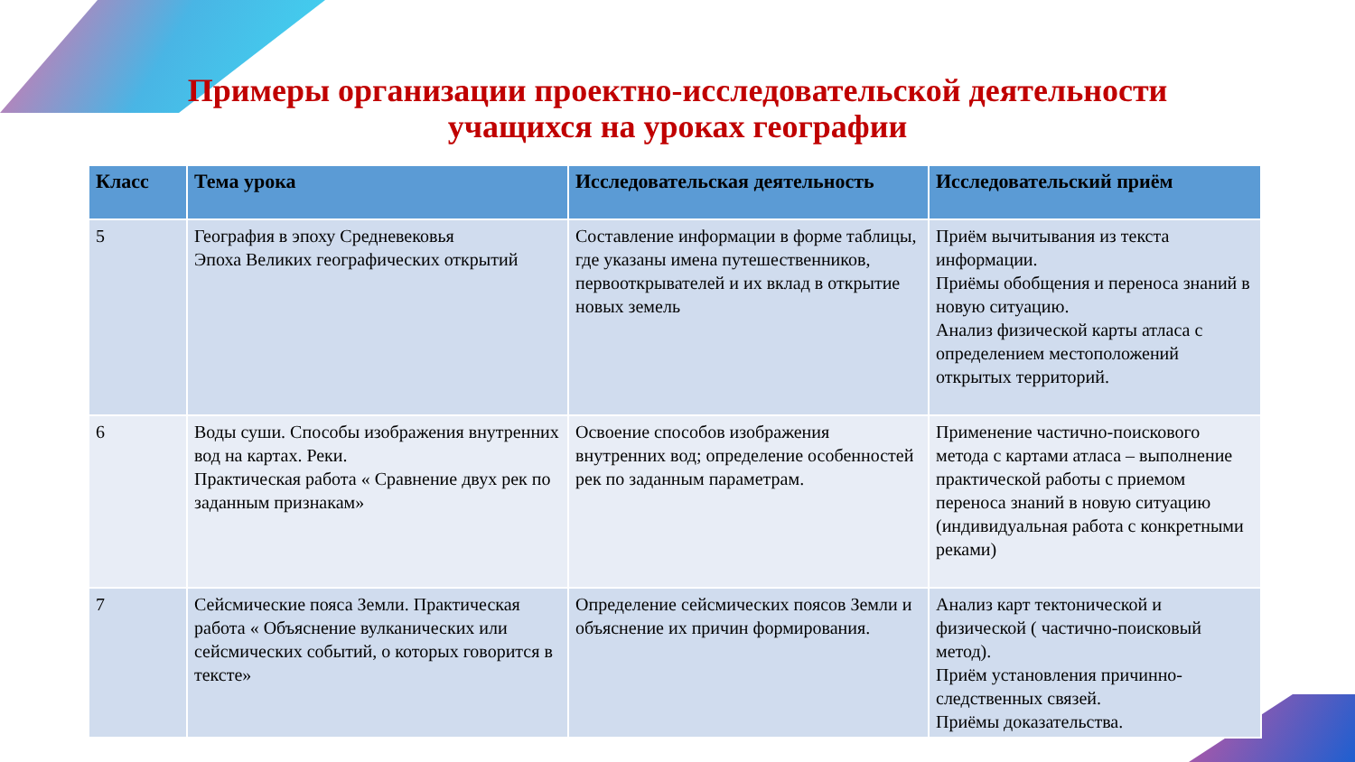Примеры организации проектно-исследовательской деятельности
учащихся на уроках географии
| Класс | Тема урока | Исследовательская деятельность | Исследовательский приём |
| --- | --- | --- | --- |
| 5 | География в эпоху Средневековья Эпоха Великих географических открытий | Составление информации в форме таблицы, где указаны имена путешественников, первооткрывателей и их вклад в открытие новых земель | Приём вычитывания из текста информации. Приёмы обобщения и переноса знаний в новую ситуацию. Анализ физической карты атласа с определением местоположений открытых территорий. |
| 6 | Воды суши. Способы изображения внутренних вод на картах. Реки. Практическая работа « Сравнение двух рек по заданным признакам» | Освоение способов изображения внутренних вод; определение особенностей рек по заданным параметрам. | Применение частично-поискового метода с картами атласа – выполнение практической работы с приемом переноса знаний в новую ситуацию (индивидуальная работа с конкретными реками) |
| 7 | Сейсмические пояса Земли. Практическая работа « Объяснение вулканических или сейсмических событий, о которых говорится в тексте» | Определение сейсмических поясов Земли и объяснение их причин формирования. | Анализ карт тектонической и физической ( частично-поисковый метод). Приём установления причинно-следственных связей. Приёмы доказательства. |